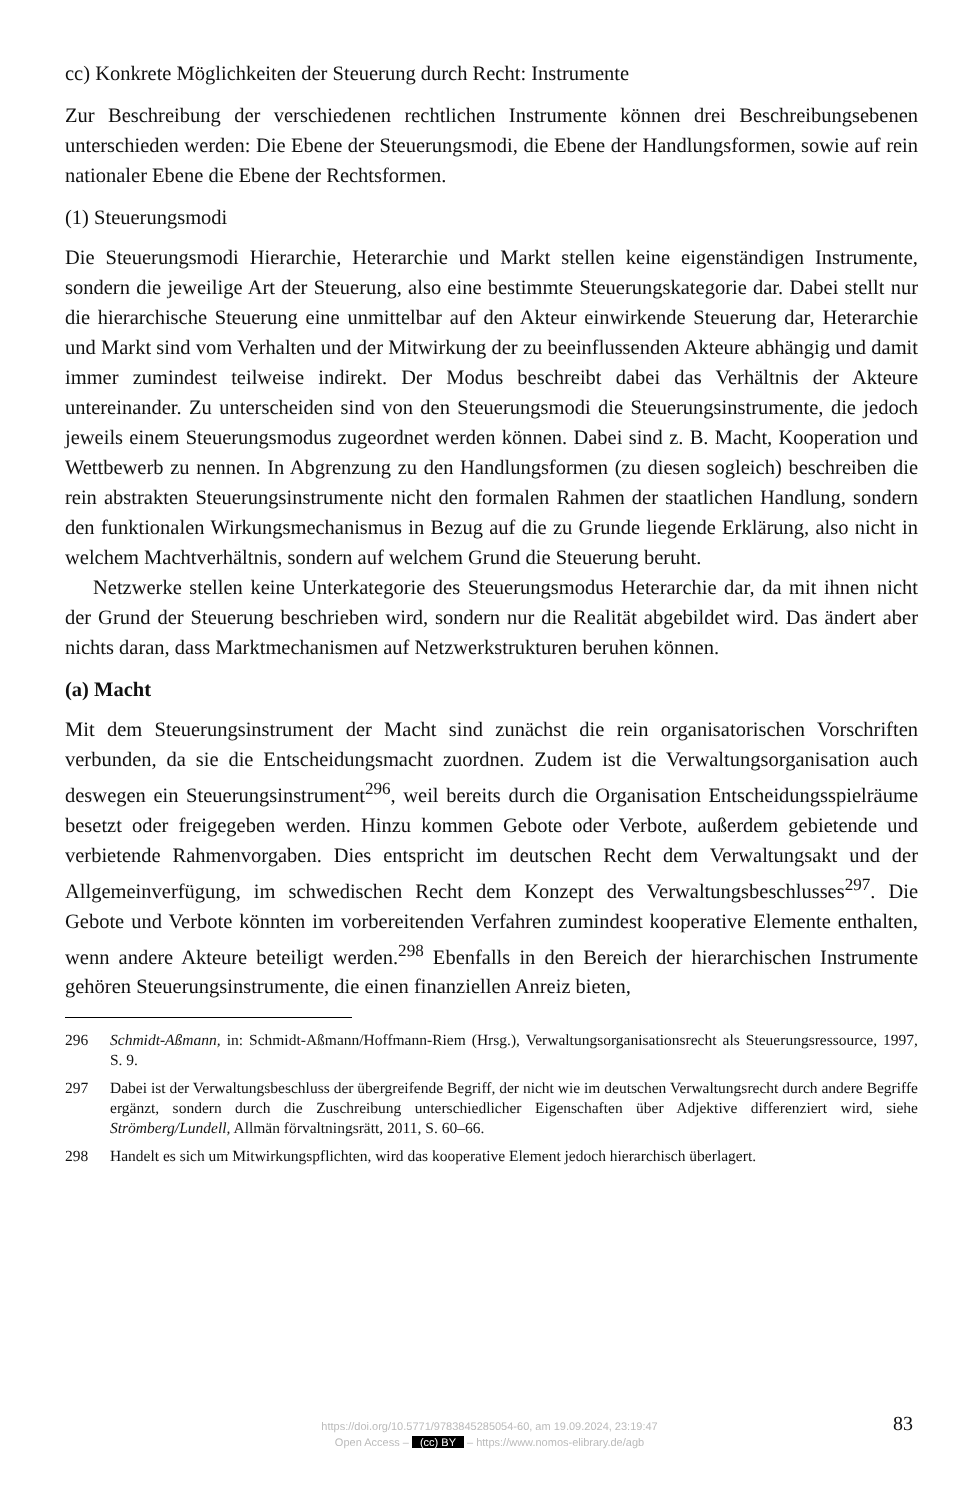cc) Konkrete Möglichkeiten der Steuerung durch Recht: Instrumente
Zur Beschreibung der verschiedenen rechtlichen Instrumente können drei Beschreibungsebenen unterschieden werden: Die Ebene der Steuerungsmodi, die Ebene der Handlungsformen, sowie auf rein nationaler Ebene die Ebene der Rechtsformen.
(1) Steuerungsmodi
Die Steuerungsmodi Hierarchie, Heterarchie und Markt stellen keine eigenständigen Instrumente, sondern die jeweilige Art der Steuerung, also eine bestimmte Steuerungskategorie dar. Dabei stellt nur die hierarchische Steuerung eine unmittelbar auf den Akteur einwirkende Steuerung dar, Heterarchie und Markt sind vom Verhalten und der Mitwirkung der zu beeinflussenden Akteure abhängig und damit immer zumindest teilweise indirekt. Der Modus beschreibt dabei das Verhältnis der Akteure untereinander. Zu unterscheiden sind von den Steuerungsmodi die Steuerungsinstrumente, die jedoch jeweils einem Steuerungsmodus zugeordnet werden können. Dabei sind z. B. Macht, Kooperation und Wettbewerb zu nennen. In Abgrenzung zu den Handlungsformen (zu diesen sogleich) beschreiben die rein abstrakten Steuerungsinstrumente nicht den formalen Rahmen der staatlichen Handlung, sondern den funktionalen Wirkungsmechanismus in Bezug auf die zu Grunde liegende Erklärung, also nicht in welchem Machtverhältnis, sondern auf welchem Grund die Steuerung beruht.
Netzwerke stellen keine Unterkategorie des Steuerungsmodus Heterarchie dar, da mit ihnen nicht der Grund der Steuerung beschrieben wird, sondern nur die Realität abgebildet wird. Das ändert aber nichts daran, dass Marktmechanismen auf Netzwerkstrukturen beruhen können.
(a) Macht
Mit dem Steuerungsinstrument der Macht sind zunächst die rein organisatorischen Vorschriften verbunden, da sie die Entscheidungsmacht zuordnen. Zudem ist die Verwaltungsorganisation auch deswegen ein Steuerungsinstrument<sup>296</sup>, weil bereits durch die Organisation Entscheidungsspielräume besetzt oder freigegeben werden. Hinzu kommen Gebote oder Verbote, außerdem gebietende und verbietende Rahmenvorgaben. Dies entspricht im deutschen Recht dem Verwaltungsakt und der Allgemeinverfügung, im schwedischen Recht dem Konzept des Verwaltungsbeschlusses<sup>297</sup>. Die Gebote und Verbote könnten im vorbereitenden Verfahren zumindest kooperative Elemente enthalten, wenn andere Akteure beteiligt werden.<sup>298</sup> Ebenfalls in den Bereich der hierarchischen Instrumente gehören Steuerungsinstrumente, die einen finanziellen Anreiz bieten,
296 Schmidt-Aßmann, in: Schmidt-Aßmann/Hoffmann-Riem (Hrsg.), Verwaltungsorganisationsrecht als Steuerungsressource, 1997, S. 9.
297 Dabei ist der Verwaltungsbeschluss der übergreifende Begriff, der nicht wie im deutschen Verwaltungsrecht durch andere Begriffe ergänzt, sondern durch die Zuschreibung unterschiedlicher Eigenschaften über Adjektive differenziert wird, siehe Strömberg/Lundell, Allmän förvaltningsrätt, 2011, S. 60–66.
298 Handelt es sich um Mitwirkungspflichten, wird das kooperative Element jedoch hierarchisch überlagert.
https://doi.org/10.5771/9783845285054-60, am 19.09.2024, 23:19:47
Open Access – (cc) BY – https://www.nomos-elibrary.de/agb
83